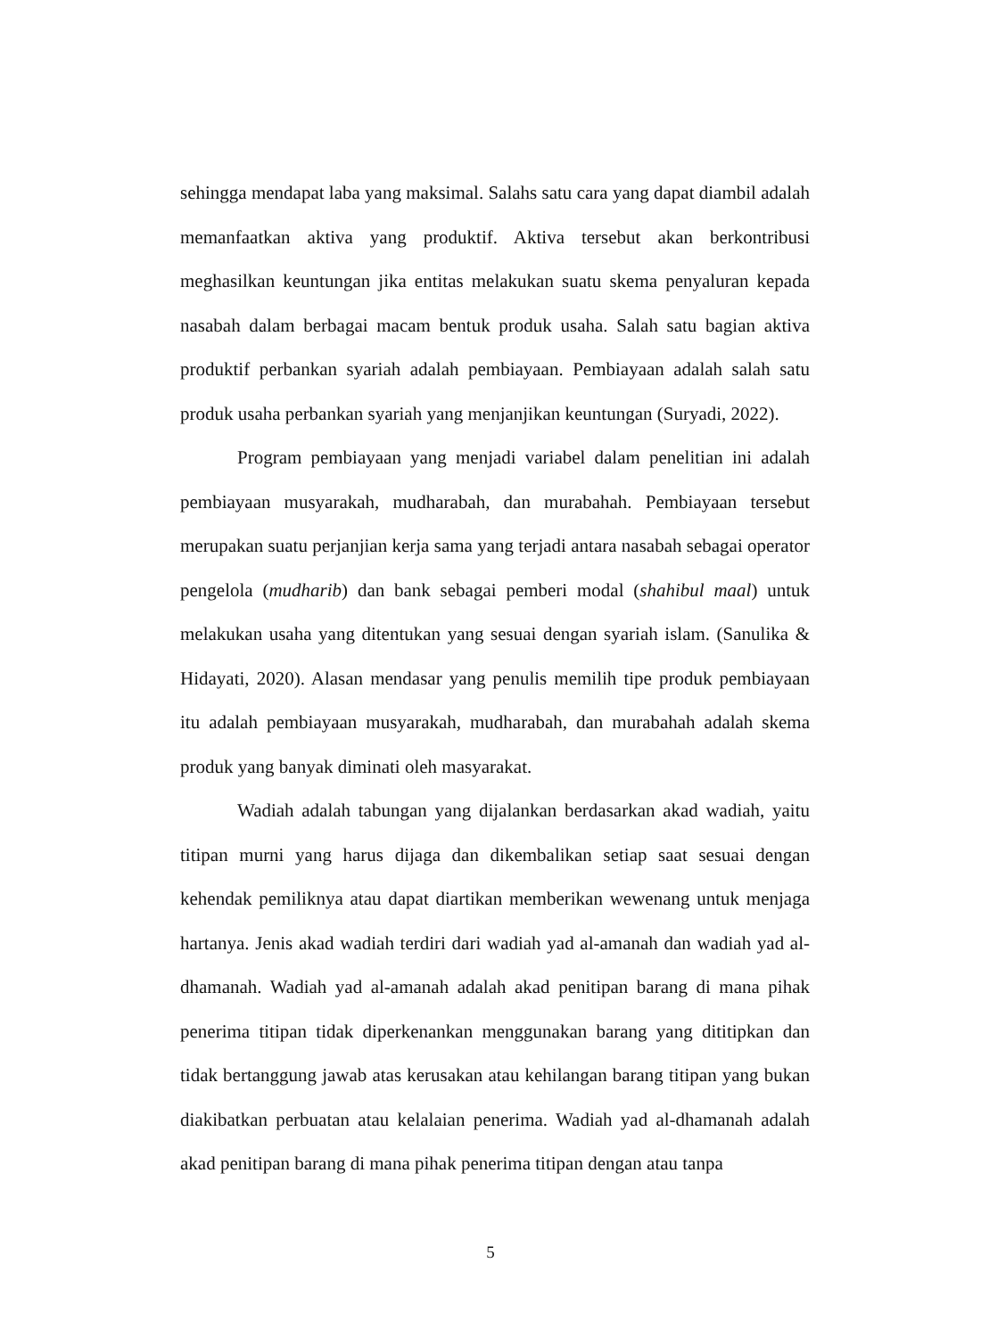sehingga mendapat laba yang maksimal. Salahs satu cara yang dapat diambil adalah memanfaatkan aktiva yang produktif. Aktiva tersebut akan berkontribusi meghasilkan keuntungan jika entitas melakukan suatu skema penyaluran kepada nasabah dalam berbagai macam bentuk produk usaha. Salah satu bagian aktiva produktif perbankan syariah adalah pembiayaan. Pembiayaan adalah salah satu produk usaha perbankan syariah yang menjanjikan keuntungan (Suryadi, 2022).
Program pembiayaan yang menjadi variabel dalam penelitian ini adalah pembiayaan musyarakah, mudharabah, dan murabahah. Pembiayaan tersebut merupakan suatu perjanjian kerja sama yang terjadi antara nasabah sebagai operator pengelola (mudharib) dan bank sebagai pemberi modal (shahibul maal) untuk melakukan usaha yang ditentukan yang sesuai dengan syariah islam. (Sanulika & Hidayati, 2020). Alasan mendasar yang penulis memilih tipe produk pembiayaan itu adalah pembiayaan musyarakah, mudharabah, dan murabahah adalah skema produk yang banyak diminati oleh masyarakat.
Wadiah adalah tabungan yang dijalankan berdasarkan akad wadiah, yaitu titipan murni yang harus dijaga dan dikembalikan setiap saat sesuai dengan kehendak pemiliknya atau dapat diartikan memberikan wewenang untuk menjaga hartanya. Jenis akad wadiah terdiri dari wadiah yad al-amanah dan wadiah yad al-dhamanah. Wadiah yad al-amanah adalah akad penitipan barang di mana pihak penerima titipan tidak diperkenankan menggunakan barang yang dititipkan dan tidak bertanggung jawab atas kerusakan atau kehilangan barang titipan yang bukan diakibatkan perbuatan atau kelalaian penerima. Wadiah yad al-dhamanah adalah akad penitipan barang di mana pihak penerima titipan dengan atau tanpa
5